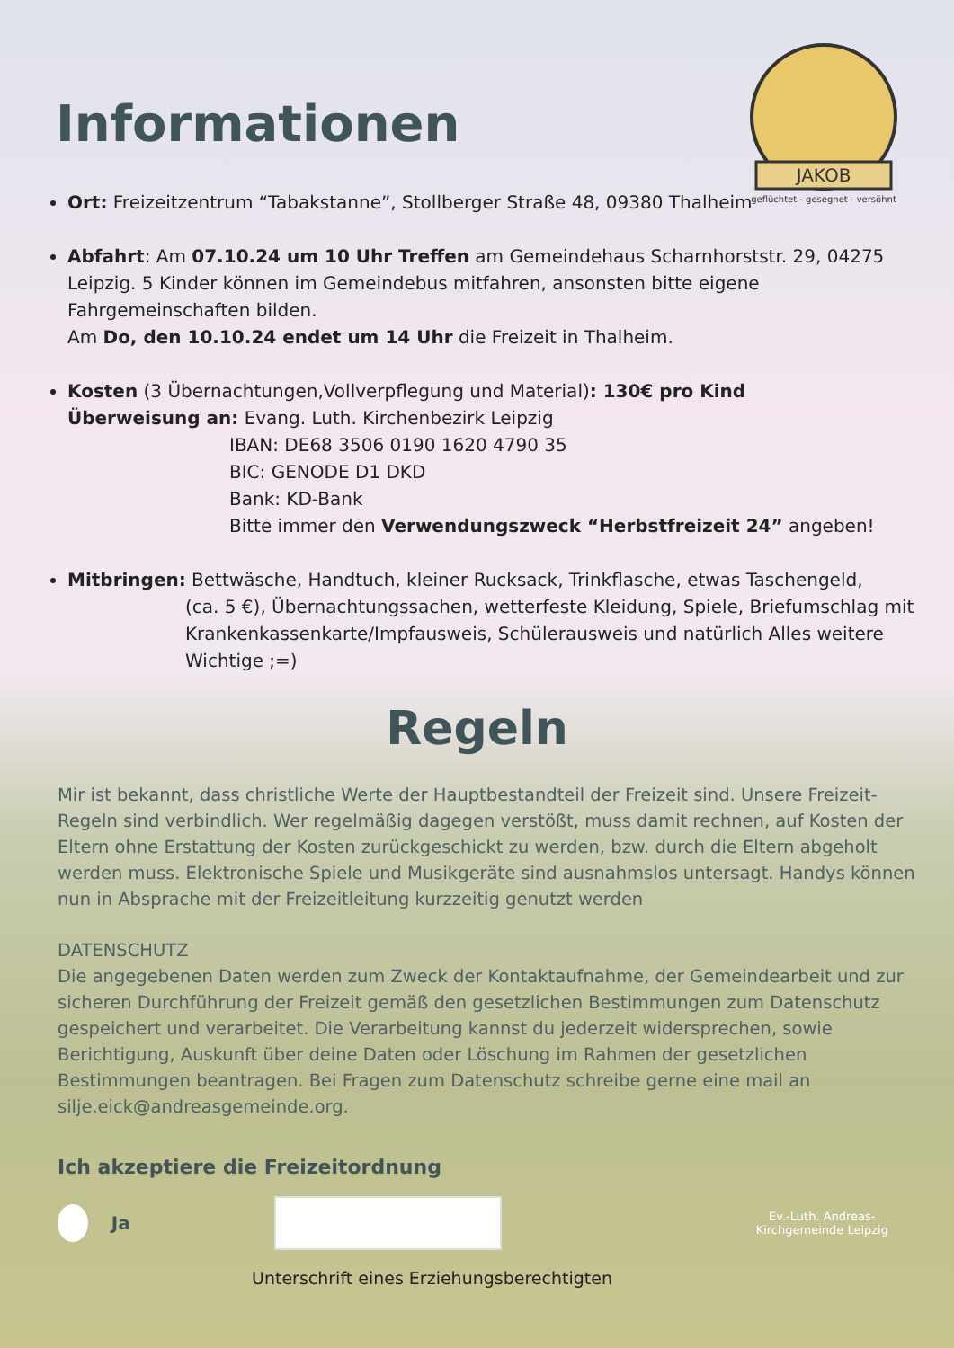JAKOB
geflüchtet - gesegnet - versöhnt
Informationen
Ort: Freizeitzentrum “Tabakstanne”, Stollberger Straße 48, 09380 Thalheim
Abfahrt: Am 07.10.24 um 10 Uhr Treffen am Gemeindehaus Scharnhorststr. 29, 04275 Leipzig. 5 Kinder können im Gemeindebus mitfahren, ansonsten bitte eigene Fahrgemeinschaften bilden.
Am Do, den 10.10.24 endet um 14 Uhr die Freizeit in Thalheim.
Kosten (3 Übernachtungen,Vollverpflegung und Material): 130€ pro Kind
Überweisung an: Evang. Luth. Kirchenbezirk Leipzig
IBAN: DE68 3506 0190 1620 4790 35
BIC: GENODE D1 DKD
Bank: KD-Bank
Bitte immer den Verwendungszweck “Herbstfreizeit 24” angeben!
Mitbringen: Bettwäsche, Handtuch, kleiner Rucksack, Trinkflasche, etwas Taschengeld,
(ca. 5 €), Übernachtungssachen, wetterfeste Kleidung, Spiele, Briefumschlag mit Krankenkassenkarte/Impfausweis, Schülerausweis und natürlich Alles weitere Wichtige ;=)
Regeln
Mir ist bekannt, dass christliche Werte der Hauptbestandteil der Freizeit sind. Unsere Freizeit-Regeln sind verbindlich. Wer regelmäßig dagegen verstößt, muss damit rechnen, auf Kosten der Eltern ohne Erstattung der Kosten zurückgeschickt zu werden, bzw. durch die Eltern abgeholt werden muss. Elektronische Spiele und Musikgeräte sind ausnahmslos untersagt. Handys können nun in Absprache mit der Freizeitleitung kurzzeitig genutzt werden
DATENSCHUTZ
Die angegebenen Daten werden zum Zweck der Kontaktaufnahme, der Gemeindearbeit und zur sicheren Durchführung der Freizeit gemäß den gesetzlichen Bestimmungen zum Datenschutz gespeichert und verarbeitet. Die Verarbeitung kannst du jederzeit widersprechen, sowie Berichtigung, Auskunft über deine Daten oder Löschung im Rahmen der gesetzlichen Bestimmungen beantragen. Bei Fragen zum Datenschutz schreibe gerne eine mail an silje.eick@andreasgemeinde.org.
Ich akzeptiere die Freizeitordnung
Ja
Ev.-Luth. Andreas-Kirchgemeinde Leipzig
Unterschrift eines Erziehungsberechtigten